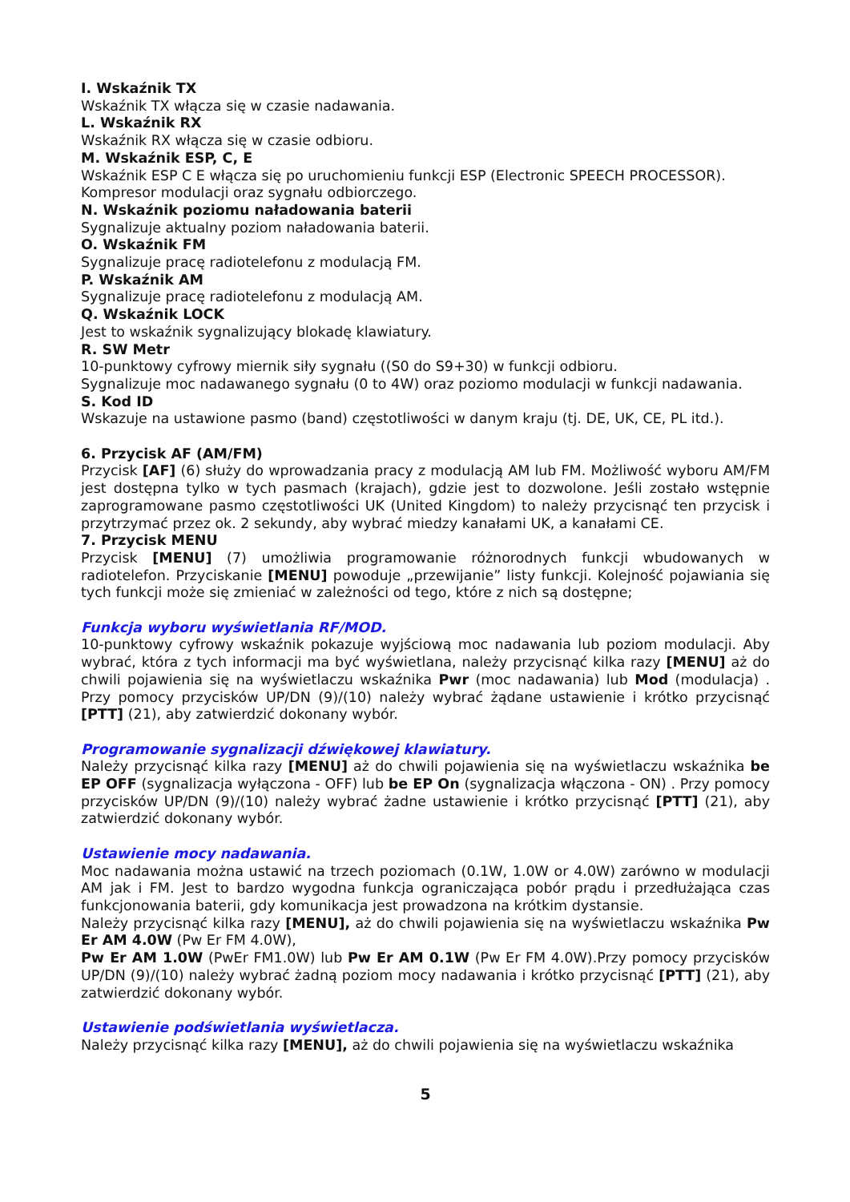I. Wskaźnik TX
Wskaźnik TX włącza się w czasie nadawania.
L. Wskaźnik RX
Wskaźnik RX włącza się w czasie odbioru.
M. Wskaźnik ESP, C, E
Wskaźnik ESP C E włącza się po uruchomieniu funkcji ESP (Electronic SPEECH PROCESSOR). Kompresor modulacji oraz sygnału odbiorczego.
N. Wskaźnik poziomu naładowania baterii
Sygnalizuje aktualny poziom naładowania baterii.
O. Wskaźnik FM
Sygnalizuje pracę radiotelefonu z modulacją FM.
P. Wskaźnik AM
Sygnalizuje pracę radiotelefonu z modulacją AM.
Q. Wskaźnik LOCK
Jest to wskaźnik sygnalizujący blokadę klawiatury.
R. SW Metr
10-punktowy cyfrowy miernik siły sygnału ((S0 do S9+30) w funkcji odbioru.
Sygnalizuje moc nadawanego sygnału (0 to 4W) oraz poziomo modulacji w funkcji nadawania.
S. Kod ID
Wskazuje na ustawione pasmo (band) częstotliwości w danym kraju (tj. DE, UK, CE, PL itd.).
6. Przycisk AF (AM/FM)
Przycisk [AF] (6) służy do wprowadzania pracy z modulacją AM lub FM. Możliwość wyboru AM/FM jest dostępna tylko w tych pasmach (krajach), gdzie jest to dozwolone. Jeśli zostało wstępnie zaprogramowane pasmo częstotliwości UK (United Kingdom) to należy przycisnąć ten przycisk i przytrzymać przez ok. 2 sekundy, aby wybrać miedzy kanałami UK, a kanałami CE.
7. Przycisk MENU
Przycisk [MENU] (7) umożliwia programowanie różnorodnych funkcji wbudowanych w radiotelefon. Przyciskanie [MENU] powoduje „przewijanie” listy funkcji. Kolejność pojawiania się tych funkcji może się zmieniać w zależności od tego, które z nich są dostępne;
Funkcja wyboru wyświetlania RF/MOD.
10-punktowy cyfrowy wskaźnik pokazuje wyjściową moc nadawania lub poziom modulacji. Aby wybrać, która z tych informacji ma być wyświetlana, należy przycisnąć kilka razy [MENU] aż do chwili pojawienia się na wyświetlaczu wskaźnika Pwr (moc nadawania) lub Mod (modulacja) . Przy pomocy przycisków UP/DN (9)/(10) należy wybrać żądane ustawienie i krótko przycisnąć [PTT] (21), aby zatwierdzić dokonany wybór.
Programowanie sygnalizacji dźwiękowej klawiatury.
Należy przycisnąć kilka razy [MENU] aż do chwili pojawienia się na wyświetlaczu wskaźnika be EP OFF (sygnalizacja wyłączona - OFF) lub be EP On (sygnalizacja włączona - ON) . Przy pomocy przycisków UP/DN (9)/(10) należy wybrać żadne ustawienie i krótko przycisnąć [PTT] (21), aby zatwierdzić dokonany wybór.
Ustawienie mocy nadawania.
Moc nadawania można ustawić na trzech poziomach (0.1W, 1.0W or 4.0W) zarówno w modulacji AM jak i FM. Jest to bardzo wygodna funkcja ograniczająca pobór prądu i przedłużająca czas funkcjonowania baterii, gdy komunikacja jest prowadzona na krótkim dystansie.
Należy przycisnąć kilka razy [MENU], aż do chwili pojawienia się na wyświetlaczu wskaźnika Pw Er AM 4.0W (Pw Er FM 4.0W),
Pw Er AM 1.0W (PwEr FM1.0W) lub Pw Er AM 0.1W (Pw Er FM 4.0W).Przy pomocy przycisków UP/DN (9)/(10) należy wybrać żadną poziom mocy nadawania i krótko przycisnąć [PTT] (21), aby zatwierdzić dokonany wybór.
Ustawienie podświetlania wyświetlacza.
Należy przycisnąć kilka razy [MENU], aż do chwili pojawienia się na wyświetlaczu wskaźnika
5